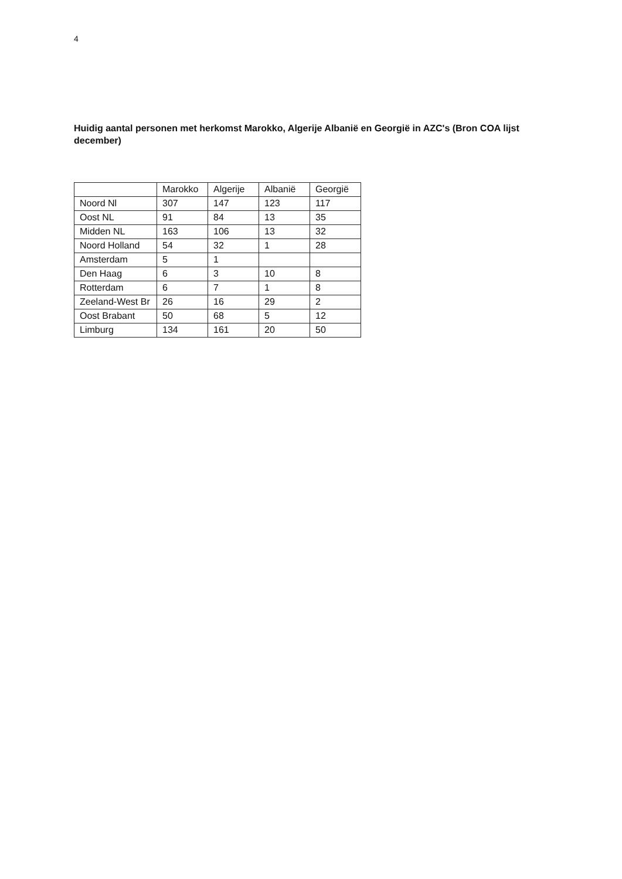4
Huidig aantal personen met herkomst Marokko, Algerije Albanië en Georgië in AZC's (Bron COA lijst december)
| | Marokko | Algerije | Albanië | Georgië |
| --- | --- | --- | --- | --- |
| Noord Nl | 307 | 147 | 123 | 117 |
| Oost NL | 91 | 84 | 13 | 35 |
| Midden NL | 163 | 106 | 13 | 32 |
| Noord Holland | 54 | 32 | 1 | 28 |
| Amsterdam | 5 | 1 | | |
| Den Haag | 6 | 3 | 10 | 8 |
| Rotterdam | 6 | 7 | 1 | 8 |
| Zeeland-West Br | 26 | 16 | 29 | 2 |
| Oost Brabant | 50 | 68 | 5 | 12 |
| Limburg | 134 | 161 | 20 | 50 |